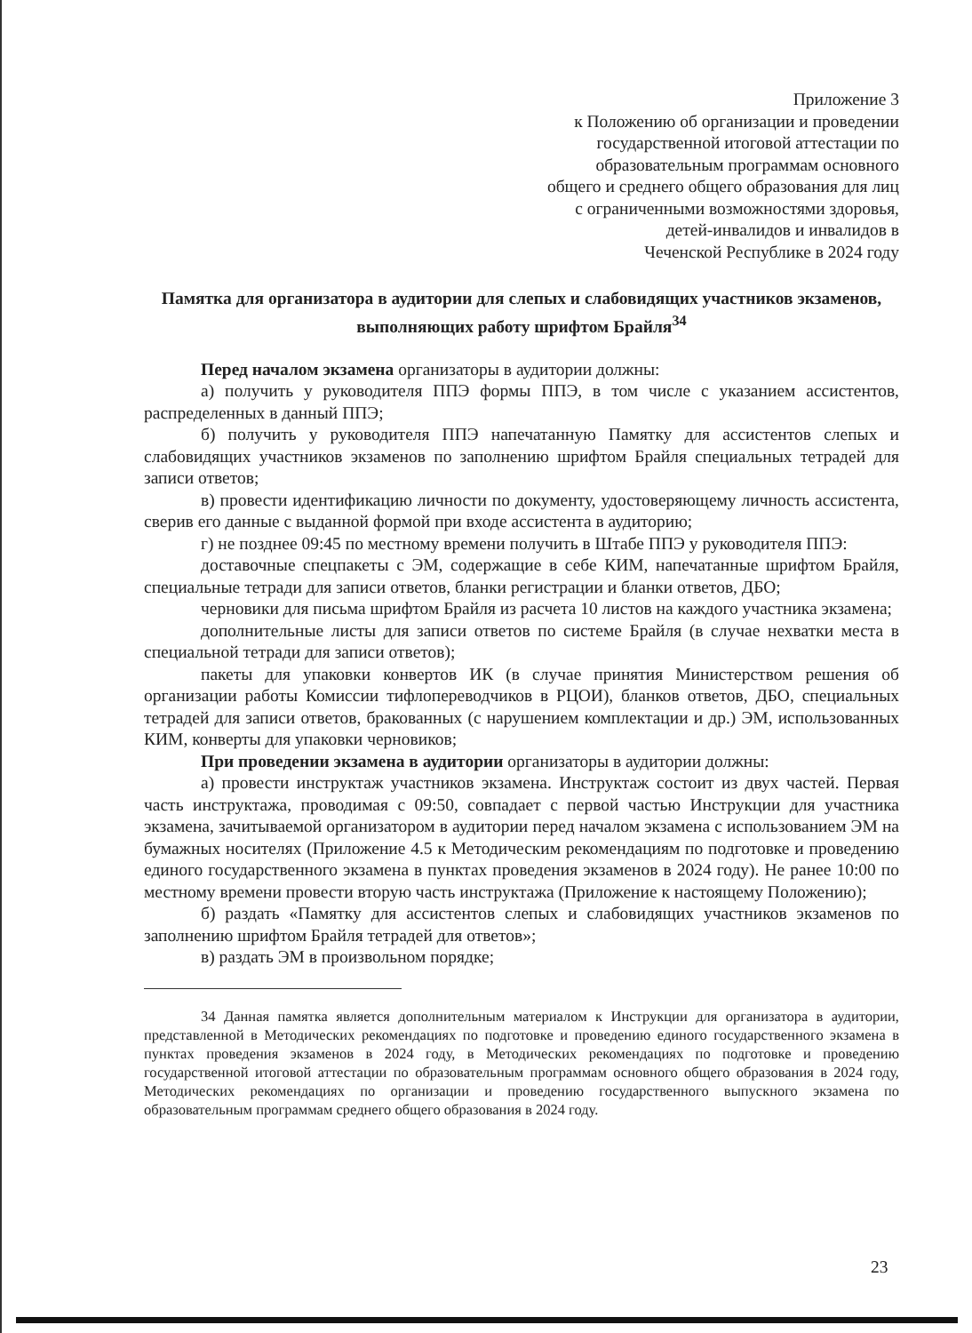Приложение 3
к Положению об организации и проведении
государственной итоговой аттестации по
образовательным программам основного
общего и среднего общего образования для лиц
с ограниченными возможностями здоровья,
детей-инвалидов и инвалидов в
Чеченской Республике в 2024 году
Памятка для организатора в аудитории для слепых и слабовидящих участников экзаменов, выполняющих работу шрифтом Брайля<sup>34</sup>
Перед началом экзамена организаторы в аудитории должны:
а) получить у руководителя ППЭ формы ППЭ, в том числе с указанием ассистентов, распределенных в данный ППЭ;
б) получить у руководителя ППЭ напечатанную Памятку для ассистентов слепых и слабовидящих участников экзаменов по заполнению шрифтом Брайля специальных тетрадей для записи ответов;
в) провести идентификацию личности по документу, удостоверяющему личность ассистента, сверив его данные с выданной формой при входе ассистента в аудиторию;
г) не позднее 09:45 по местному времени получить в Штабе ППЭ у руководителя ППЭ:
доставочные спецпакеты с ЭМ, содержащие в себе КИМ, напечатанные шрифтом Брайля, специальные тетради для записи ответов, бланки регистрации и бланки ответов, ДБО;
черновики для письма шрифтом Брайля из расчета 10 листов на каждого участника экзамена;
дополнительные листы для записи ответов по системе Брайля (в случае нехватки места в специальной тетради для записи ответов);
пакеты для упаковки конвертов ИК (в случае принятия Министерством решения об организации работы Комиссии тифлопереводчиков в РЦОИ), бланков ответов, ДБО, специальных тетрадей для записи ответов, бракованных (с нарушением комплектации и др.) ЭМ, использованных КИМ, конверты для упаковки черновиков;
При проведении экзамена в аудитории организаторы в аудитории должны:
а) провести инструктаж участников экзамена. Инструктаж состоит из двух частей. Первая часть инструктажа, проводимая с 09:50, совпадает с первой частью Инструкции для участника экзамена, зачитываемой организатором в аудитории перед началом экзамена с использованием ЭМ на бумажных носителях (Приложение 4.5 к Методическим рекомендациям по подготовке и проведению единого государственного экзамена в пунктах проведения экзаменов в 2024 году). Не ранее 10:00 по местному времени провести вторую часть инструктажа (Приложение к настоящему Положению);
б) раздать «Памятку для ассистентов слепых и слабовидящих участников экзаменов по заполнению шрифтом Брайля тетрадей для ответов»;
в) раздать ЭМ в произвольном порядке;
34 Данная памятка является дополнительным материалом к Инструкции для организатора в аудитории, представленной в Методических рекомендациях по подготовке и проведению единого государственного экзамена в пунктах проведения экзаменов в 2024 году, в Методических рекомендациях по подготовке и проведению государственной итоговой аттестации по образовательным программам основного общего образования в 2024 году, Методических рекомендациях по организации и проведению государственного выпускного экзамена по образовательным программам среднего общего образования в 2024 году.
23